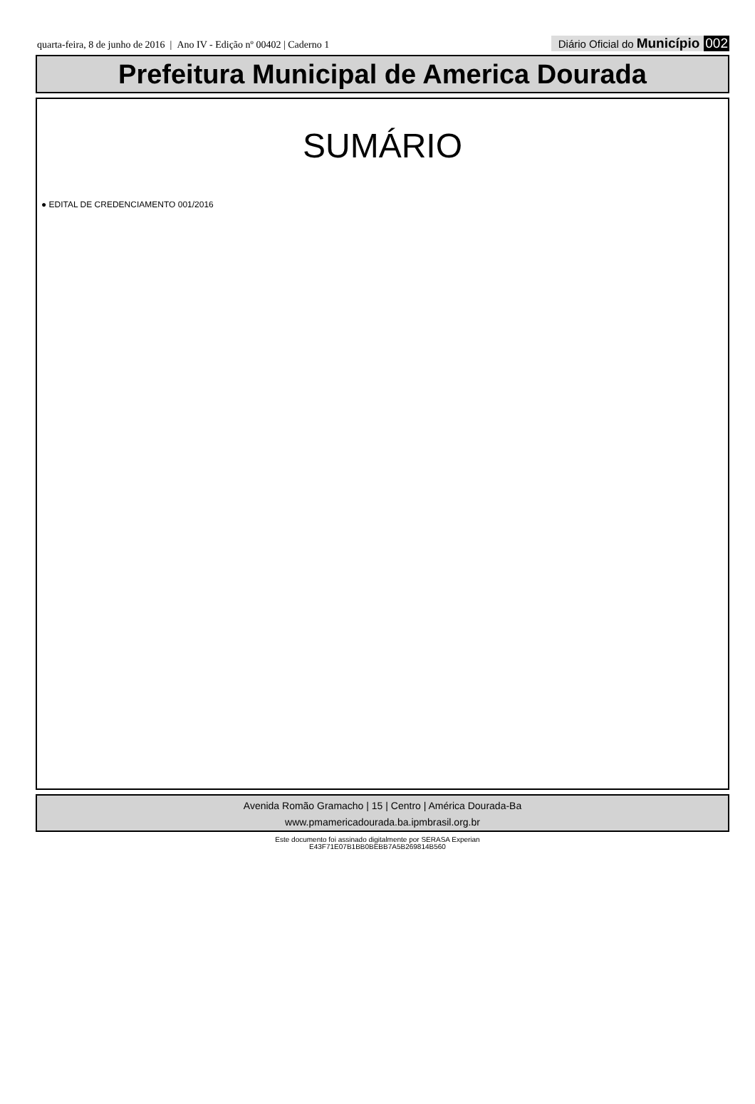quarta-feira, 8 de junho de 2016 | Ano IV - Edição nº 00402 | Caderno 1
Diário Oficial do Município 002
Prefeitura Municipal de America Dourada
SUMÁRIO
● EDITAL DE CREDENCIAMENTO 001/2016
Avenida Romão Gramacho | 15 | Centro | América Dourada-Ba
www.pmamericadourada.ba.ipmbrasil.org.br
Este documento foi assinado digitalmente por SERASA Experian
E43F71E07B1BB0BEBB7A5B269814B560